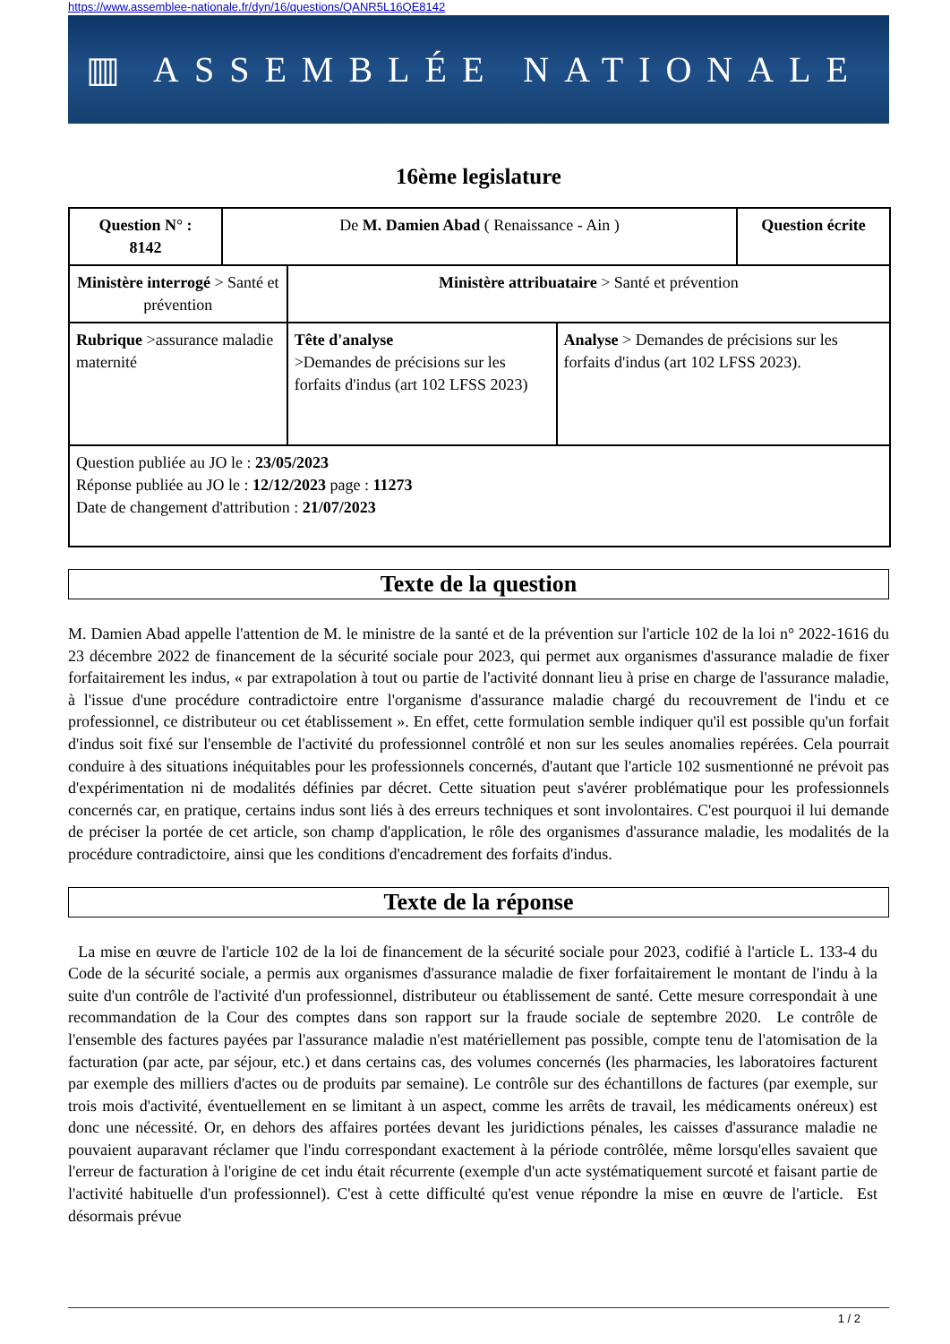https://www.assemblee-nationale.fr/dyn/16/questions/QANR5L16QE8142
▥ ASSEMBLÉE NATIONALE
16ème legislature
| Question N° : 8142 | De M. Damien Abad ( Renaissance - Ain ) | | | Question écrite |
| Ministère interrogé > Santé et prévention | | Ministère attribuataire > Santé et prévention | | |
| Rubrique >assurance maladie maternité | | Tête d'analyse >Demandes de précisions sur les forfaits d'indus (art 102 LFSS 2023) | Analyse > Demandes de précisions sur les forfaits d'indus (art 102 LFSS 2023). | |
| Question publiée au JO le : 23/05/2023 Réponse publiée au JO le : 12/12/2023 page : 11273 Date de changement d'attribution : 21/07/2023 | | | | |
Texte de la question
M. Damien Abad appelle l'attention de M. le ministre de la santé et de la prévention sur l'article 102 de la loi n° 2022-1616 du 23 décembre 2022 de financement de la sécurité sociale pour 2023, qui permet aux organismes d'assurance maladie de fixer forfaitairement les indus, « par extrapolation à tout ou partie de l'activité donnant lieu à prise en charge de l'assurance maladie, à l'issue d'une procédure contradictoire entre l'organisme d'assurance maladie chargé du recouvrement de l'indu et ce professionnel, ce distributeur ou cet établissement ». En effet, cette formulation semble indiquer qu'il est possible qu'un forfait d'indus soit fixé sur l'ensemble de l'activité du professionnel contrôlé et non sur les seules anomalies repérées. Cela pourrait conduire à des situations inéquitables pour les professionnels concernés, d'autant que l'article 102 susmentionné ne prévoit pas d'expérimentation ni de modalités définies par décret. Cette situation peut s'avérer problématique pour les professionnels concernés car, en pratique, certains indus sont liés à des erreurs techniques et sont involontaires. C'est pourquoi il lui demande de préciser la portée de cet article, son champ d'application, le rôle des organismes d'assurance maladie, les modalités de la procédure contradictoire, ainsi que les conditions d'encadrement des forfaits d'indus.
Texte de la réponse
La mise en œuvre de l'article 102 de la loi de financement de la sécurité sociale pour 2023, codifié à l'article L. 133-4 du Code de la sécurité sociale, a permis aux organismes d'assurance maladie de fixer forfaitairement le montant de l'indu à la suite d'un contrôle de l'activité d'un professionnel, distributeur ou établissement de santé. Cette mesure correspondait à une recommandation de la Cour des comptes dans son rapport sur la fraude sociale de septembre 2020. Le contrôle de l'ensemble des factures payées par l'assurance maladie n'est matériellement pas possible, compte tenu de l'atomisation de la facturation (par acte, par séjour, etc.) et dans certains cas, des volumes concernés (les pharmacies, les laboratoires facturent par exemple des milliers d'actes ou de produits par semaine). Le contrôle sur des échantillons de factures (par exemple, sur trois mois d'activité, éventuellement en se limitant à un aspect, comme les arrêts de travail, les médicaments onéreux) est donc une nécessité. Or, en dehors des affaires portées devant les juridictions pénales, les caisses d'assurance maladie ne pouvaient auparavant réclamer que l'indu correspondant exactement à la période contrôlée, même lorsqu'elles savaient que l'erreur de facturation à l'origine de cet indu était récurrente (exemple d'un acte systématiquement surcoté et faisant partie de l'activité habituelle d'un professionnel). C'est à cette difficulté qu'est venue répondre la mise en œuvre de l'article. Est désormais prévue
1 / 2